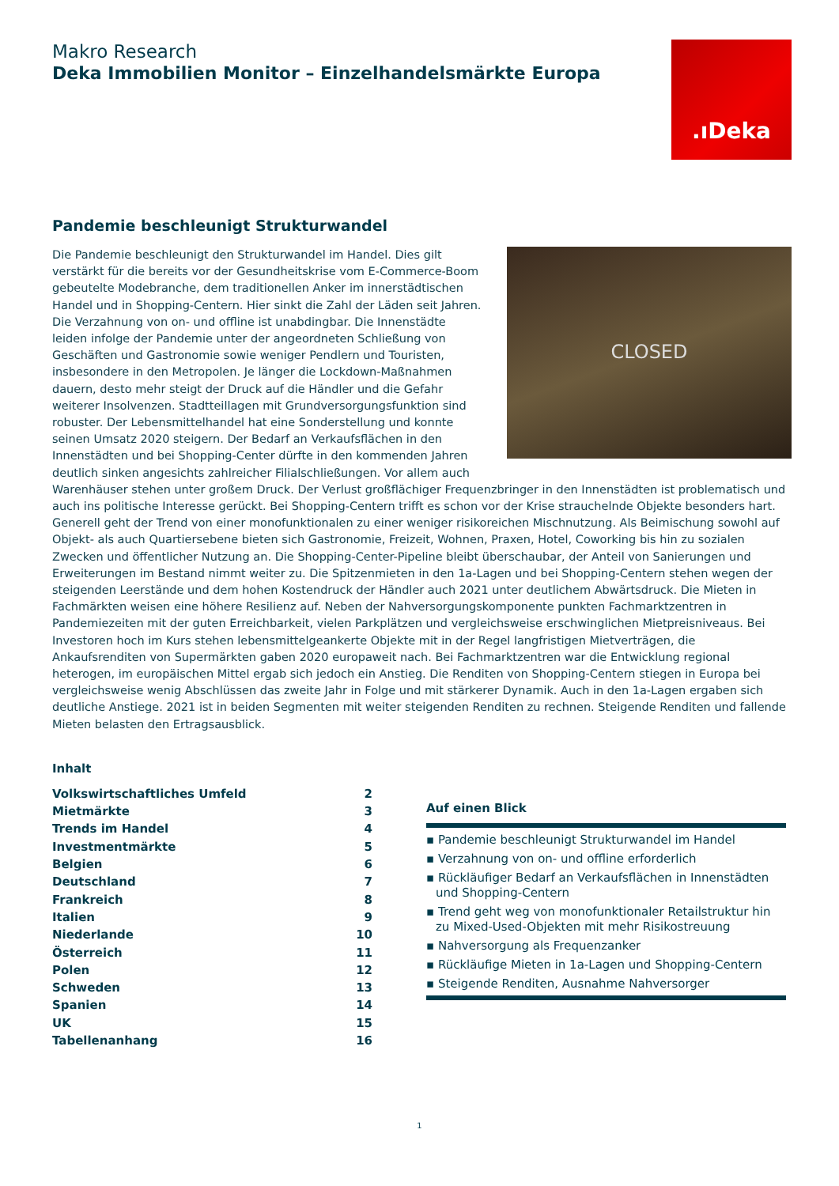Makro Research
Deka Immobilien Monitor – Einzelhandelsmärkte Europa
.ıDeka
Pandemie beschleunigt Strukturwandel
CLOSED
Die Pandemie beschleunigt den Strukturwandel im Handel. Dies gilt verstärkt für die bereits vor der Gesundheitskrise vom E-Commerce-Boom gebeutelte Modebranche, dem traditionellen Anker im innerstädtischen Handel und in Shopping-Centern. Hier sinkt die Zahl der Läden seit Jahren. Die Verzahnung von on- und offline ist unabdingbar. Die Innenstädte leiden infolge der Pandemie unter der angeordneten Schließung von Geschäften und Gastronomie sowie weniger Pendlern und Touristen, insbesondere in den Metropolen. Je länger die Lockdown-Maßnahmen dauern, desto mehr steigt der Druck auf die Händler und die Gefahr weiterer Insolvenzen. Stadtteillagen mit Grundversorgungsfunktion sind robuster. Der Lebensmittelhandel hat eine Sonderstellung und konnte seinen Umsatz 2020 steigern. Der Bedarf an Verkaufsflächen in den Innenstädten und bei Shopping-Center dürfte in den kommenden Jahren deutlich sinken angesichts zahlreicher Filialschließungen. Vor allem auch Warenhäuser stehen unter großem Druck. Der Verlust großflächiger Frequenzbringer in den Innenstädten ist problematisch und auch ins politische Interesse gerückt. Bei Shopping-Centern trifft es schon vor der Krise strauchelnde Objekte besonders hart. Generell geht der Trend von einer monofunktionalen zu einer weniger risikoreichen Mischnutzung. Als Beimischung sowohl auf Objekt- als auch Quartiersebene bieten sich Gastronomie, Freizeit, Wohnen, Praxen, Hotel, Coworking bis hin zu sozialen Zwecken und öffentlicher Nutzung an. Die Shopping-Center-Pipeline bleibt überschaubar, der Anteil von Sanierungen und Erweiterungen im Bestand nimmt weiter zu. Die Spitzenmieten in den 1a-Lagen und bei Shopping-Centern stehen wegen der steigenden Leerstände und dem hohen Kostendruck der Händler auch 2021 unter deutlichem Abwärtsdruck. Die Mieten in Fachmärkten weisen eine höhere Resilienz auf. Neben der Nahversorgungskomponente punkten Fachmarktzentren in Pandemiezeiten mit der guten Erreichbarkeit, vielen Parkplätzen und vergleichsweise erschwinglichen Mietpreisniveaus. Bei Investoren hoch im Kurs stehen lebensmittelgeankerte Objekte mit in der Regel langfristigen Mietverträgen, die Ankaufsrenditen von Supermärkten gaben 2020 europaweit nach. Bei Fachmarktzentren war die Entwicklung regional heterogen, im europäischen Mittel ergab sich jedoch ein Anstieg. Die Renditen von Shopping-Centern stiegen in Europa bei vergleichsweise wenig Abschlüssen das zweite Jahr in Folge und mit stärkerer Dynamik. Auch in den 1a-Lagen ergaben sich deutliche Anstiege. 2021 ist in beiden Segmenten mit weiter steigenden Renditen zu rechnen. Steigende Renditen und fallende Mieten belasten den Ertragsausblick.
Inhalt
Volkswirtschaftliches Umfeld 2
Mietmärkte 3
Trends im Handel 4
Investmentmärkte 5
Belgien 6
Deutschland 7
Frankreich 8
Italien 9
Niederlande 10
Österreich 11
Polen 12
Schweden 13
Spanien 14
UK 15
Tabellenanhang 16
Auf einen Blick
▪ Pandemie beschleunigt Strukturwandel im Handel
▪ Verzahnung von on- und offline erforderlich
▪ Rückläufiger Bedarf an Verkaufsflächen in Innenstädten und Shopping-Centern
▪ Trend geht weg von monofunktionaler Retailstruktur hin zu Mixed-Used-Objekten mit mehr Risikostreuung
▪ Nahversorgung als Frequenzanker
▪ Rückläufige Mieten in 1a-Lagen und Shopping-Centern
▪ Steigende Renditen, Ausnahme Nahversorger
1